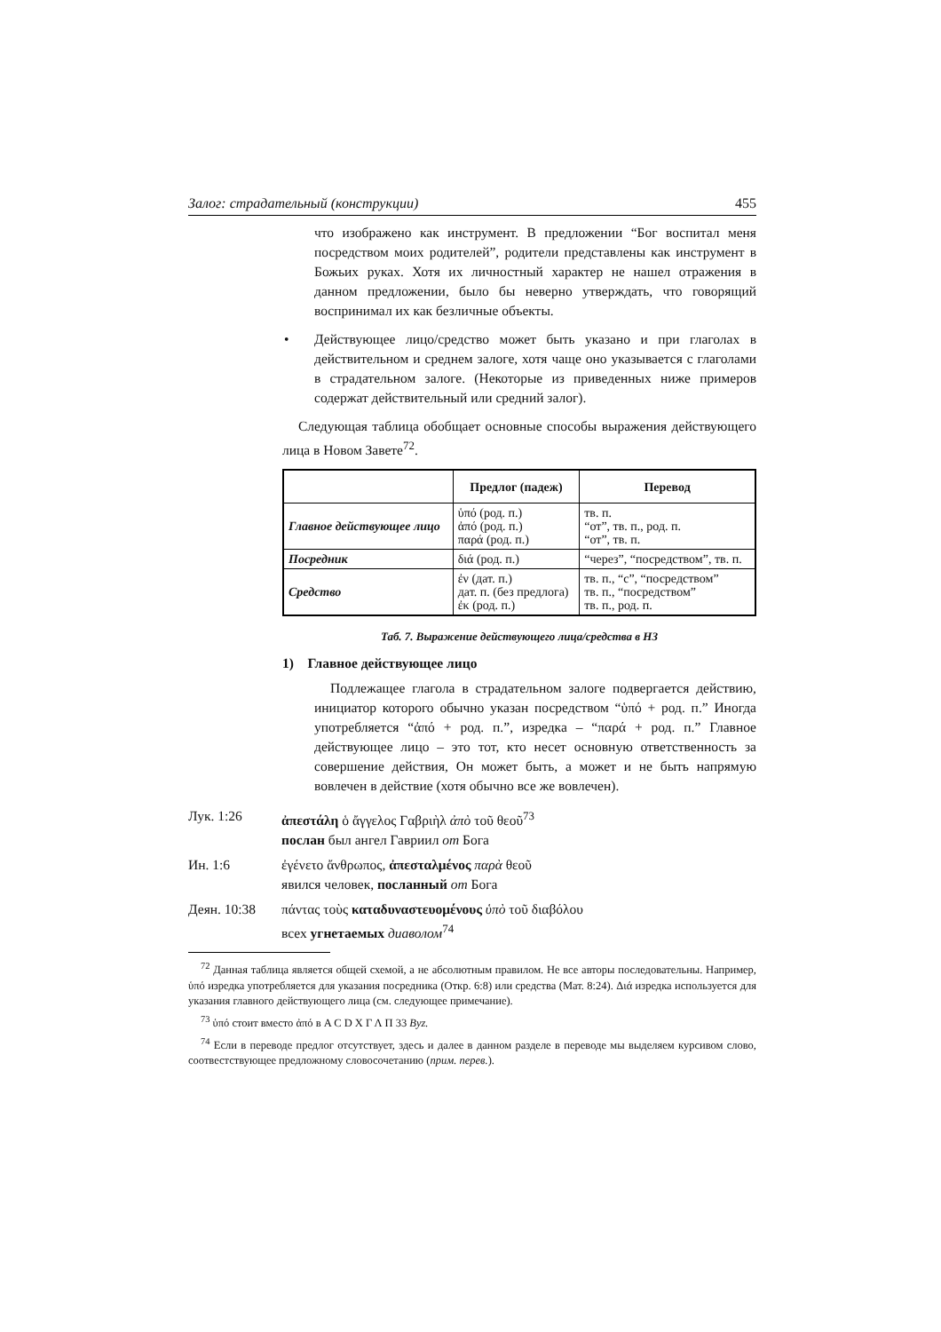Залог: страдательный (конструкции) 455
что изображено как инструмент. В предложении “Бог воспитал меня посредством моих родителей”, родители представлены как инструмент в Божьих руках. Хотя их личностный характер не нашел отражения в данном предложении, было бы неверно утверждать, что говорящий воспринимал их как безличные объекты.
• Действующее лицо/средство может быть указано и при глаголах в действительном и среднем залоге, хотя чаще оно указывается с глаголами в страдательном залоге. (Некоторые из приведенных ниже примеров содержат действительный или средний залог).
Следующая таблица обобщает основные способы выражения действующего лица в Новом Завете<sup>72</sup>.
| | Предлог (падеж) | Перевод |
| --- | --- | --- |
| Главное действующее лицо | ὑπό (род. п.) ἀπό (род. п.) παρά (род. п.) | тв. п. “от”, тв. п., род. п. “от”, тв. п. |
| Посредник | διά (род. п.) | “через”, “посредством”, тв. п. |
| Средство | ἐν (дат. п.) дат. п. (без предлога) ἐκ (род. п.) | тв. п., “с”, “посредством” тв. п., “посредством” тв. п., род. п. |
Таб. 7. Выражение действующего лица/средства в НЗ
1) Главное действующее лицо
Подлежащее глагола в страдательном залоге подвергается действию, инициатор которого обычно указан посредством “ὑπό + род. п.” Иногда употребляется “ἀπό + род. п.”, изредка – “παρά + род. п.” Главное действующее лицо – это тот, кто несет основную ответственность за совершение действия, Он может быть, а может и не быть напрямую вовлечен в действие (хотя обычно все же вовлечен).
Лук. 1:26 ἀπεστάλη ὁ ἄγγελος Γαβριὴλ ἀπὸ τοῦ θεοῦ<sup>73</sup>
послан был ангел Гавриил от Бога
Ин. 1:6 ἐγένετο ἄνθρωπος, ἀπεσταλμένος παρὰ θεοῦ
явился человек, посланный от Бога
Деян. 10:38 πάντας τοὺς καταδυναστευομένους ὑπὸ τοῦ διαβόλου
всех угнетаемых диаволом<sup>74</sup>
<sup>72</sup> Данная таблица является общей схемой, а не абсолютным правилом. Не все авторы последовательны. Например, ὑπό изредка употребляется для указания посредника (Откр. 6:8) или средства (Мат. 8:24). Διά изредка используется для указания главного действующего лица (см. следующее примечание).
<sup>73</sup> ὑπό стоит вместо ἀπό в A C D X Γ Λ Π 33 Byz.
<sup>74</sup> Если в переводе предлог отсутствует, здесь и далее в данном разделе в переводе мы выделяем курсивом слово, соотвестствующее предложному словосочетанию (прим. перев.).